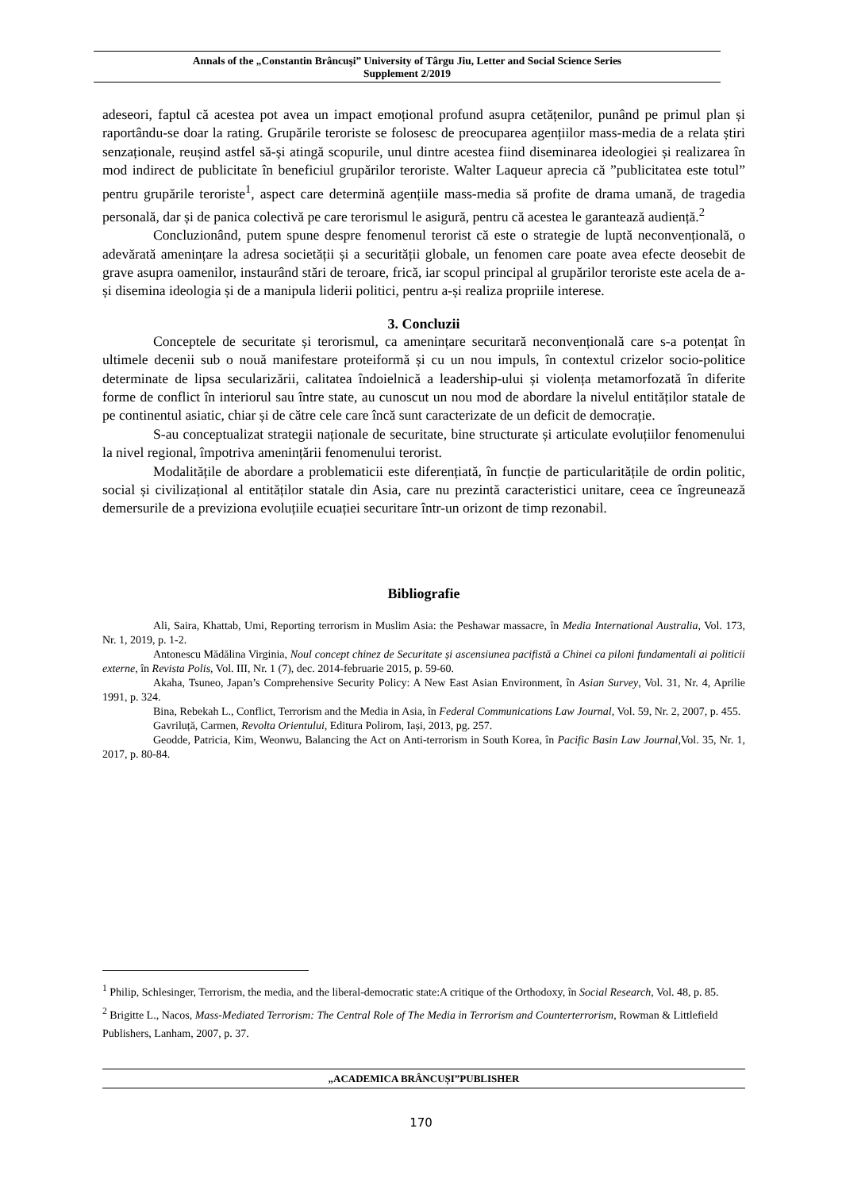Annals of the „Constantin Brâncuşi” University of Târgu Jiu, Letter and Social Science Series
Supplement 2/2019
adeseori, faptul că acestea pot avea un impact emoțional profund asupra cetățenilor, punând pe primul plan și raportându-se doar la rating. Grupările teroriste se folosesc de preocuparea agențiilor mass-media de a relata știri senzaționale, reușind astfel să-și atingă scopurile, unul dintre acestea fiind diseminarea ideologiei și realizarea în mod indirect de publicitate în beneficiul grupărilor teroriste. Walter Laqueur aprecia că ”publicitatea este totul” pentru grupările teroriste<sup>1</sup>, aspect care determină agențiile mass-media să profite de drama umană, de tragedia personală, dar și de panica colectivă pe care terorismul le asigură, pentru că acestea le garantează audiență.<sup>2</sup>
Concluzionând, putem spune despre fenomenul terorist că este o strategie de luptă neconvențională, o adevărată amenințare la adresa societății și a securității globale, un fenomen care poate avea efecte deosebit de grave asupra oamenilor, instaurând stări de teroare, frică, iar scopul principal al grupărilor teroriste este acela de a-și disemina ideologia și de a manipula liderii politici, pentru a-și realiza propriile interese.
3. Concluzii
Conceptele de securitate și terorismul, ca amenințare securitară neconvențională care s-a potențat în ultimele decenii sub o nouă manifestare proteiformă și cu un nou impuls, în contextul crizelor socio-politice determinate de lipsa secularizării, calitatea îndoielnică a leadership-ului și violența metamorfozată în diferite forme de conflict în interiorul sau între state, au cunoscut un nou mod de abordare la nivelul entităților statale de pe continentul asiatic, chiar și de către cele care încă sunt caracterizate de un deficit de democrație.
S-au conceptualizat strategii naționale de securitate, bine structurate și articulate evoluțiilor fenomenului la nivel regional, împotriva amenințării fenomenului terorist.
Modalitățile de abordare a problematicii este diferențiată, în funcție de particularitățile de ordin politic, social și civilizațional al entităților statale din Asia, care nu prezintă caracteristici unitare, ceea ce îngreunează demersurile de a previziona evoluțiile ecuației securitare într-un orizont de timp rezonabil.
Bibliografie
Ali, Saira, Khattab, Umi, Reporting terrorism in Muslim Asia: the Peshawar massacre, în Media International Australia, Vol. 173, Nr. 1, 2019, p. 1-2.
Antonescu Mădălina Virginia, Noul concept chinez de Securitate și ascensiunea pacifistă a Chinei ca piloni fundamentali ai politicii externe, în Revista Polis, Vol. III, Nr. 1 (7), dec. 2014-februarie 2015, p. 59-60.
Akaha, Tsuneo, Japan’s Comprehensive Security Policy: A New East Asian Environment, în Asian Survey, Vol. 31, Nr. 4, Aprilie 1991, p. 324.
Bina, Rebekah L., Conflict, Terrorism and the Media in Asia, în Federal Communications Law Journal, Vol. 59, Nr. 2, 2007, p. 455.
Gavriluță, Carmen, Revolta Orientului, Editura Polirom, Iași, 2013, pg. 257.
Geodde, Patricia, Kim, Weonwu, Balancing the Act on Anti-terrorism in South Korea, în Pacific Basin Law Journal,Vol. 35, Nr. 1, 2017, p. 80-84.
<sup>1</sup> Philip, Schlesinger, Terrorism, the media, and the liberal-democratic state:A critique of the Orthodoxy, în Social Research, Vol. 48, p. 85.
<sup>2</sup> Brigitte L., Nacos, Mass-Mediated Terrorism: The Central Role of The Media in Terrorism and Counterterrorism, Rowman & Littlefield Publishers, Lanham, 2007, p. 37.
„ACADEMICA BRÂNCUȘI”PUBLISHER
170